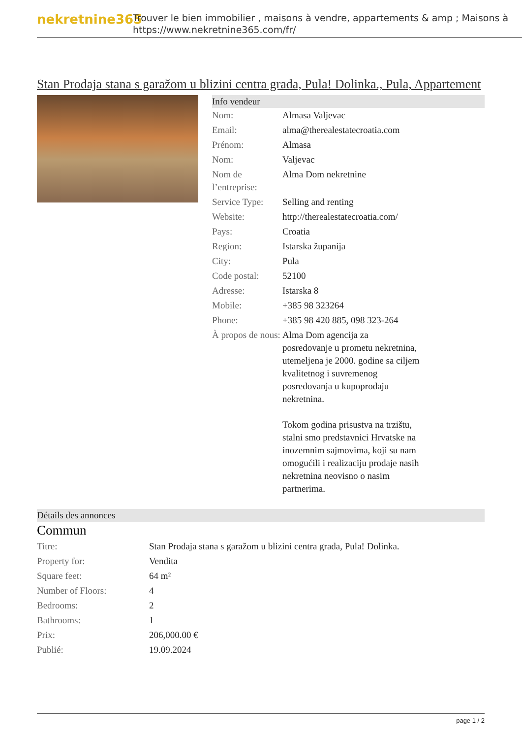nekretnine365
Trouver le bien immobilier , maisons à vendre, appartements & amp ; Maisons à
https://www.nekretnine365.com/fr/
Stan Prodaja stana s garažom u blizini centra grada, Pula! Dolinka., Pula, Appartement
Info vendeur
| Nom: | Almasa Valjevac |
| Email: | alma@therealestatecroatia.com |
| Prénom: | Almasa |
| Nom: | Valjevac |
| Nom de l’entreprise: | Alma Dom nekretnine |
| Service Type: | Selling and renting |
| Website: | http://therealestatecroatia.com/ |
| Pays: | Croatia |
| Region: | Istarska županija |
| City: | Pula |
| Code postal: | 52100 |
| Adresse: | Istarska 8 |
| Mobile: | +385 98 323264 |
| Phone: | +385 98 420 885, 098 323-264 |
| À propos de nous: | Alma Dom agencija za posredovanje u prometu nekretnina, utemeljena je 2000. godine sa ciljem kvalitetnog i suvremenog posredovanja u kupoprodaju nekretnina. Tokom godina prisustva na trzištu, stalni smo predstavnici Hrvatske na inozemnim sajmovima, koji su nam omogućili i realizaciju prodaje nasih nekretnina neovisno o nasim partnerima. |
Détails des annonces
Commun
| Titre: | Stan Prodaja stana s garažom u blizini centra grada, Pula! Dolinka. |
| Property for: | Vendita |
| Square feet: | 64 m² |
| Number of Floors: | 4 |
| Bedrooms: | 2 |
| Bathrooms: | 1 |
| Prix: | 206,000.00 € |
| Publié: | 19.09.2024 |
page 1 / 2